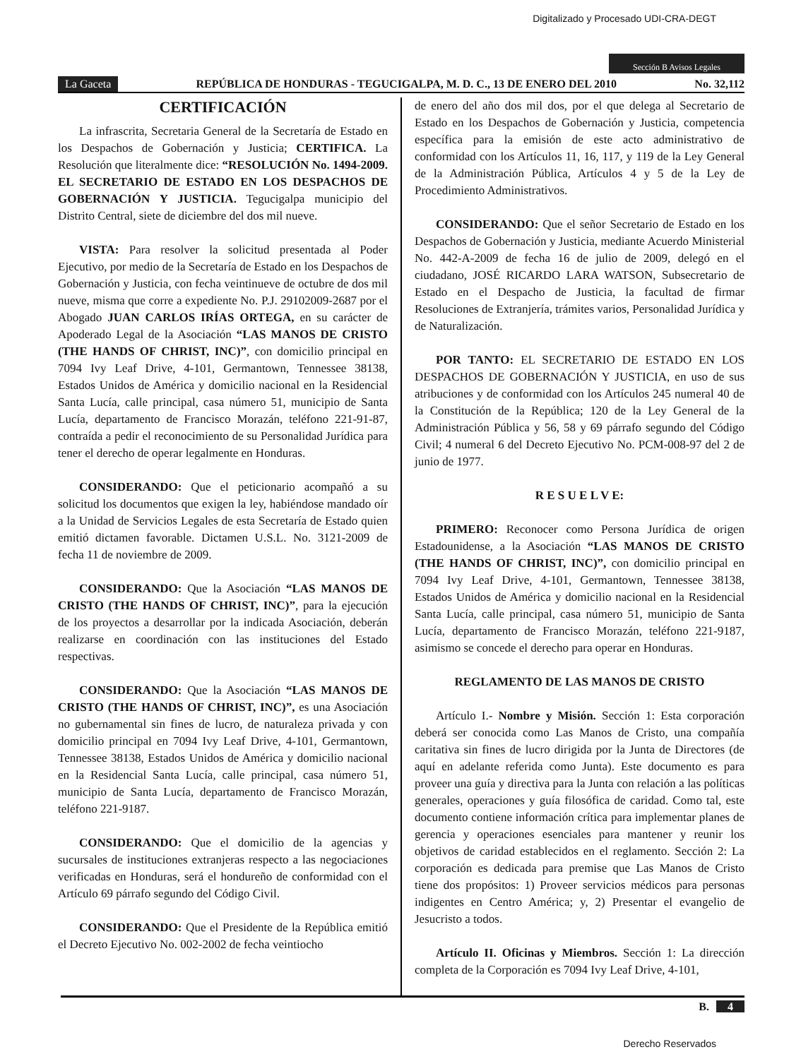Digitalizado y Procesado UDI-CRA-DEGT
Sección B Avisos Legales
La Gaceta REPÚBLICA DE HONDURAS - TEGUCIGALPA, M. D. C., 13 DE ENERO DEL 2010 No. 32,112
CERTIFICACIÓN
La infrascrita, Secretaria General de la Secretaría de Estado en los Despachos de Gobernación y Justicia; CERTIFICA. La Resolución que literalmente dice: “RESOLUCIÓN No. 1494-2009. EL SECRETARIO DE ESTADO EN LOS DESPACHOS DE GOBERNACIÓN Y JUSTICIA. Tegucigalpa municipio del Distrito Central, siete de diciembre del dos mil nueve.
VISTA: Para resolver la solicitud presentada al Poder Ejecutivo, por medio de la Secretaría de Estado en los Despachos de Gobernación y Justicia, con fecha veintinueve de octubre de dos mil nueve, misma que corre a expediente No. P.J. 29102009-2687 por el Abogado JUAN CARLOS IRÍAS ORTEGA, en su carácter de Apoderado Legal de la Asociación “LAS MANOS DE CRISTO (THE HANDS OF CHRIST, INC)”, con domicilio principal en 7094 Ivy Leaf Drive, 4-101, Germantown, Tennessee 38138, Estados Unidos de América y domicilio nacional en la Residencial Santa Lucía, calle principal, casa número 51, municipio de Santa Lucía, departamento de Francisco Morazán, teléfono 221-91-87, contraída a pedir el reconocimiento de su Personalidad Jurídica para tener el derecho de operar legalmente en Honduras.
CONSIDERANDO: Que el peticionario acompañó a su solicitud los documentos que exigen la ley, habiéndose mandado oír a la Unidad de Servicios Legales de esta Secretaría de Estado quien emitió dictamen favorable. Dictamen U.S.L. No. 3121-2009 de fecha 11 de noviembre de 2009.
CONSIDERANDO: Que la Asociación “LAS MANOS DE CRISTO (THE HANDS OF CHRIST, INC)”, para la ejecución de los proyectos a desarrollar por la indicada Asociación, deberán realizarse en coordinación con las instituciones del Estado respectivas.
CONSIDERANDO: Que la Asociación “LAS MANOS DE CRISTO (THE HANDS OF CHRIST, INC)”, es una Asociación no gubernamental sin fines de lucro, de naturaleza privada y con domicilio principal en 7094 Ivy Leaf Drive, 4-101, Germantown, Tennessee 38138, Estados Unidos de América y domicilio nacional en la Residencial Santa Lucía, calle principal, casa número 51, municipio de Santa Lucía, departamento de Francisco Morazán, teléfono 221-9187.
CONSIDERANDO: Que el domicilio de la agencias y sucursales de instituciones extranjeras respecto a las negociaciones verificadas en Honduras, será el hondureño de conformidad con el Artículo 69 párrafo segundo del Código Civil.
CONSIDERANDO: Que el Presidente de la República emitió el Decreto Ejecutivo No. 002-2002 de fecha veintiocho
de enero del año dos mil dos, por el que delega al Secretario de Estado en los Despachos de Gobernación y Justicia, competencia específica para la emisión de este acto administrativo de conformidad con los Artículos 11, 16, 117, y 119 de la Ley General de la Administración Pública, Artículos 4 y 5 de la Ley de Procedimiento Administrativos.
CONSIDERANDO: Que el señor Secretario de Estado en los Despachos de Gobernación y Justicia, mediante Acuerdo Ministerial No. 442-A-2009 de fecha 16 de julio de 2009, delegó en el ciudadano, JOSÉ RICARDO LARA WATSON, Subsecretario de Estado en el Despacho de Justicia, la facultad de firmar Resoluciones de Extranjería, trámites varios, Personalidad Jurídica y de Naturalización.
POR TANTO: EL SECRETARIO DE ESTADO EN LOS DESPACHOS DE GOBERNACIÓN Y JUSTICIA, en uso de sus atribuciones y de conformidad con los Artículos 245 numeral 40 de la Constitución de la República; 120 de la Ley General de la Administración Pública y 56, 58 y 69 párrafo segundo del Código Civil; 4 numeral 6 del Decreto Ejecutivo No. PCM-008-97 del 2 de junio de 1977.
R E S U E L V E:
PRIMERO: Reconocer como Persona Jurídica de origen Estadounidense, a la Asociación “LAS MANOS DE CRISTO (THE HANDS OF CHRIST, INC)”, con domicilio principal en 7094 Ivy Leaf Drive, 4-101, Germantown, Tennessee 38138, Estados Unidos de América y domicilio nacional en la Residencial Santa Lucía, calle principal, casa número 51, municipio de Santa Lucía, departamento de Francisco Morazán, teléfono 221-9187, asimismo se concede el derecho para operar en Honduras.
REGLAMENTO DE LAS MANOS DE CRISTO
Artículo I.- Nombre y Misión. Sección 1: Esta corporación deberá ser conocida como Las Manos de Cristo, una compañía caritativa sin fines de lucro dirigida por la Junta de Directores (de aquí en adelante referida como Junta). Este documento es para proveer una guía y directiva para la Junta con relación a las políticas generales, operaciones y guía filosófica de caridad. Como tal, este documento contiene información crítica para implementar planes de gerencia y operaciones esenciales para mantener y reunir los objetivos de caridad establecidos en el reglamento. Sección 2: La corporación es dedicada para premise que Las Manos de Cristo tiene dos propósitos: 1) Proveer servicios médicos para personas indigentes en Centro América; y, 2) Presentar el evangelio de Jesucristo a todos.
Artículo II. Oficinas y Miembros. Sección 1: La dirección completa de la Corporación es 7094 Ivy Leaf Drive, 4-101,
B. 4
Derecho Reservados